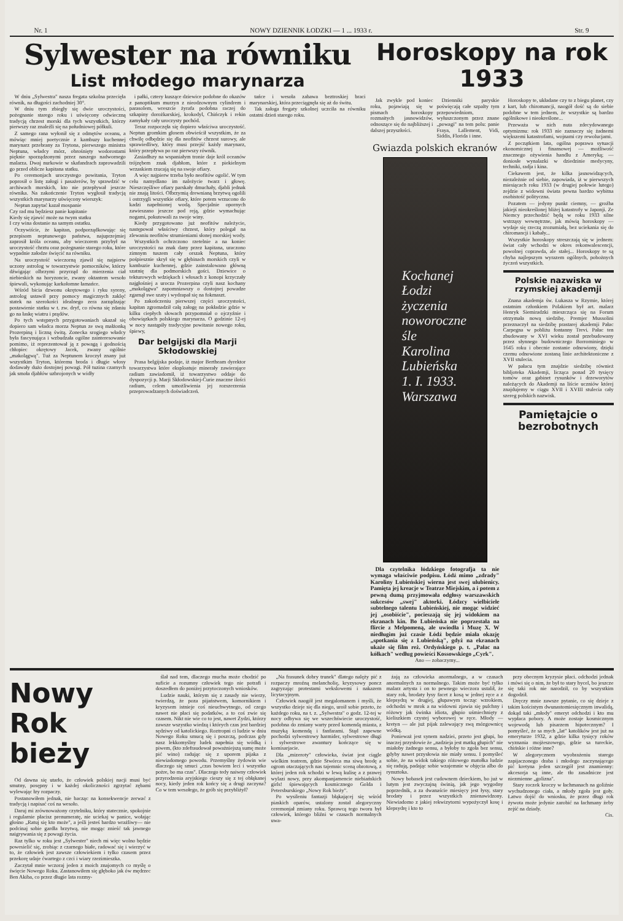Nr. 1 NOWY DZIENNIK ŁODZKI — 1 ... 1933 r. Str. 9
Sylwester na równiku
List młodego marynarza
W dniu „Sylwestra" nasza fregata szkolna przecięła równik, na długości zachodniej 30°.
W dniu tym zbiegły się dwie uroczystości, pożegnanie starego roku i uświęcony odwieczną tradycją chrzest morski dla tych wszystkich, którzy pierwszy raz znaleźli się na południowej półkuli.
Z samego rana wyłonił się z odmętów oceanu, a mówiąc mniej poetycznie z kambuzy kuchennej marynarz przebrany za Trytona, pierwszego ministra Neptuna, władcy mórz, obrośnięty wodorostami pięknie sporządzonymi przez naszego nadwornego malarza. Dwaj nurkowie w skafandrach zaprowadzili go przed oblicze kapitana statku.
Po ceremonjach uroczystego powitania, Tryton poprosił o listę załogi i pasażerów, by sprawdzić w archiwach morskich, kto nie przepływał jeszcze równika. Na zakończenie Tryton wygłosił tradycją wszystkich marynarzy uświęcony wierszyk:
Neptun zapytać kazał mospanie
Czy rad mu będziesz panie kapitanie
Kiedy się zjawić może na twym statku
I czy wina dostanie na samym ostatku.
Oczywiście, że kapitan, podporządkowując się przepisom neptunowego państwa, najuprzejmiej zaprosił króla oceanu, aby wieczorem przybył na uroczystość chrztu oraz pożegnanie starego roku, które wypadnie załodze święcić na równiku.
Na uroczystość wieczorną zjawił się najpierw uczony astrolog w towarzystwie pomocników, którzy dźwigając olbrzymi przyrząd do mierzenia ciał niebieskich na horyzoncie, zwany oktantem wesoło śpiewali, wykonując karkołomne łamańce.
Wśród bicia dzwonu okrętowego i ryku syreny, astrolog ustawił przy pomocy magicznych zaklęć statek na szerokości idealnego zera zarządzając postawienie statku w t. zw. dryf, co równa się zdaniu go na łaskę wiatru i prądów.
Po tych wstępnych przygotowaniach ukazał się dopiero sam władca morza Neptun ze swą małżonką Prozerpiną i liczną świtą. Zonecka srogiego władcy była fascynująca i wzbudzała ogólne zainteresowanie pomimo, iż reprezentował ją z powagą i godnością chłopiec okrętowy Jacek, zwany ogólnie „makolągwą". Tuż za Neptunem kroczył znany już wszystkim Tryton, któremu broda i długie włosy dodawały dużo dostojnej powagi. Pół tuzina czarnych jak smoła djabłów uzbrojonych w widły
i pałki, cztery kuszące dziewice podobne do okazów z panoptikum murzyn z nieodzownym cylindrem i parasolem, wreszcie żyrafa podobna raczej do szkapiny dorożkarskiej, krokodyl, Chińczyk i rekin zamykały cały uroczysty pochód.
Teraz rozpoczęła się dopiero właściwa uroczystość. Neptun gromkim głosem obwieścił wszystkim, że za chwilę odbędzie się dla neofitów chrzest surowy, ale sprawiedliwy, który musi przejść każdy marynarz, który przepływa po raz pierwszy równik.
Zasiadłszy na wspaniałym tronie daje król oceanów trójzębem znak djabłom, które z piekielnym wrzaskiem rzucają się na swoje ofiary.
A więc najpierw trzeba było neofitów ogolić. W tym celu namydlano im należycie twarz i głowę. Nieszczęśliwe ofiary parskały dmuchały, djabli jednak nie znają litości. Olbrzymią drewnianą brzytwą ogolili i ostrzygli wszystkie ofiary, które potem wrzucono do kadzi napełnionej wodą. Specjalnie opornych zawieszano jeszcze pod reją, gdzie wymachując nogami, pokutowali za swoje winy.
Kiedy przygotowano już neofitów należycie, następował właściwy chrzest, który polegał na zlewaniu neofitów strumieniami słonej morskiej wody.
Wszystkich ochrzczono rzetelnie a na koniec uroczystości na znak dany przez kapitana, uraczono zimnym tuszem cały orszak Neptuna, który pośpiesznie skrył się w głębinach morskich czyli w kambuzie kuchennej, gdzie zainstalowano główną szatnię dla podmorskich gości. Dziewice o tekturowych wdziękach i włosach z konopi krzyczały najgłośniej a urocza Prozerpina czyli nasz kochany „makolągwa" zapomniawszy o dostojnej powadze zgarnął swe szaty i wydrapał się na fokmaszt.
Po zakończeniu pierwszej części uroczystości, kapitan zgromadził całą załogę na pokładzie gdzie w kilku ciepłych słowach przypomniał o ojczyźnie i obowiązkach polskiego marynarza. O godzinie 12-ej w nocy nastąpiły tradycyjne powitanie nowego roku, śpiewy,
Dar belgijski dla Marji Skłodowskiej
Prasa belgijska podaje, iż major Bertheam dyrektor towarzystwa które eksploatuje minerały zawierające radium zawiadomił, iż towarzystwo oddaje do dyspozycji p. Marji Skłodowskiej-Curie znaczne ilości radium, celem umożliwienia jej rozszerzenia przeprowadzanych doświadczeń.
tańce i wesoła zabawa beztroskiej braci marynarskiej, która przeciągnęła się aż do świtu.
Tak załoga fregaty szkolnej uczciła na równiku ostatni dzień starego roku.
Horoskopy na rok 1933
Jak zwykle pod koniec roku, pojawiają się w pismach horoskopy rozmaitych jasnowidzów, odnoszące się do najbliższej i dalszej przyszłości.
Dzienniki paryskie poświęcają całe szpalty tym przepowiedniom, wyłuszczonym przez znane „powagi" na tem polu: panie Fraya, Lallement, Vidi, Siddis, Florida i inne.
Gwiazda polskich ekranów
Kochanej Łodzi życzenia noworoczne śle Karolina Lubieńska
1. I. 1933. Warszawa
Dla czytelnika łódzkiego fotografja ta nie wymaga właściwie podpisu. Łódź mimo „zdrady" Karoliny Lubieńskiej wierna jest swej ulubienicy. Pamięta jej kreacje w Teatrze Miejskim, a i potem z pewną dumą przyjmowała odgłosy warszawskich sukcesów „swej" aktorki. Łódzcy wielbiciele subtelnego talentu Lubieńskiej, nie mogąc widzieć jej „osobiście", pocieszają się jej widokiem na ekranach kin. Bo Lubieńska nie poprzestała na flircie z Melpomeną, ale uwiodła i Muzę X. W niedługim już czasie Łódź będzie miała okazję „spotkania się z Lubieńską", gdyż na ekranach ukaże się film reż. Ordyńskiego p. t. „Pałac na kółkach" według powieści Kossowskiego „Cyrk".
Ano — zobaczymy...
Horoskopy te, układane czy to z biegu planet, czy z kart, lub chiromancji, naogół dość są do siebie podobne w tem jednem, że wszystkie są bardzo ogólnikowe i nieokreślone...
Przeważa w nich nuta zdecydowanego optymizmu: rok 1933 nie zaznaczy się żadnemi większemi katastrofami, wojnami czy rewolucjami.
Z początkiem lata, ogólna poprawa sytuacji ekonomicznej i finansowej — możliwość znacznego ożywienia handlu z Ameryką; — doniosłe wynalazki w dziedzinie medycyny, techniki, radja i kina.
Ciekawem jest, że kilka jasnowidzących, niezależnie od siebie, zapowiada, iż w pierwszych miesiącach roku 1933 (w drugiej połowie lutego) zejdzie z widowni świata pewna bardzo wybitna osobistość polityczna.
Pozatem — jedyny punkt ciemny, — groźba jakiejś nieokreślonej bliżej katastrofy w Japonji. Ze Niemcy przechodzić będą w roku 1933 silne wstrząsy wewnętrzne, jak mówią horoskopy — wydaje się rzeczą zrozumiałą, bez uciekania się do chiromancji i kabały...
Wszystkie horoskopy streszczają się w jednem: świat cały wchodzi w okres rekonwalescencji, powolnej coprawda, ale stałej... Horoskopy te są chyba najlepszym wyrazem ogólnych, pobożnych życzeń wszystkich.
Polskie nazwiska w rzymskiej akademji
Znana akademja św. Łukasza w Rzymie, której ostatnim członkiem Polakiem był art. malarz Henryk Siemiradzki mieszcząca się na Forum otrzymała nową siedzibę. Premjer Mussolini przeznaczył na siedzibę prastarej akademji Pałac Carpegna w pobliżu fontanny Trevi. Pałac ten zbudowany w XVI wieku został przebudowany przez słynnego budowniczego Borrominiego w 1645 roku i obecnie zostanie odnowiony, dzięki czemu odnowione zostaną linie architektoniczne z XVII stulecia.
W pałacu tym znajdzie siedzibę również bibljoteka Akademji, licząca ponad 20 tysięcy tomów oraz gabinet rysunków i drzeworytów należących do Akademji na liście uczniów której znajdujemy w ciągu XVII i XVIII stulecia cały szereg polskich nazwisk.
Pamiętajcie o bezrobotnych
Nowy Rok bieży
Od dawna się utarło, że człowiek polskiej nacji musi być smutny, posępny i w każdej okoliczności zgrzytać zębami wylewając łzy rozpaczy.
Postanowiłem jednak, nie bacząc na konsekwencje zerwać z tradycją i napisać coś na wesoło.
Daruj mi zrównoważony czytelniku, który statecznie, spokojnie i regularnie płacisz prenumeratę, nie uciekaj w panice, wołając głośno „Ratuj się kto może", a jeśli jesteś bardzo wrażliwy— nie podcinaj sobie gardła brzytwą, nie mogąc znieść tak jawnego naigrywania się z powagi życia.
Raz tylko w roku jest „Sylwester" niech mi więc wolno będzie powesielić się, zrobiąc z czarnego białe, radować się i wierzyć w to, że człowiek jest zawsze człowiekiem i tylko czasem przez przekorę udaje ćwartego z czci i wiary rzezimieszka.
Zaczytał mnie wczoraj jeden z moich znajomych co myślę o święcie Nowego Roku. Zastanowiłem się głęboko jak ów mędrzec Ben Akiba, co przez długie lata rozmy-
ślał nad tem, dlaczego mucha może chodzić po suficie a rozumny człowiek tego nie potrafi i doszedłem do poniżej przytoczonych wniosków.
Ludzie nauki, którym się z zasady nie wierzy, twierdzą, że poza pijaństwem, komornikiem i kryzysem istnieje coś nieuchwytnego, od czego nawet nie płaci się podatków, a to coś zwie się czasem. Nikt nie wie co to jest, nawet Żydzi, którzy zawsze wszystko wiedzą i których czas jest bardziej sędziwy od katolickiego. Roztropni ci ludzie w dniu Nowego Roku smucą się i poszczą, podczas gdy nasz lekkomyślny ludek napełnia się wódką i piwem, (kto zdefraudował poważniejszą sumę może pić wino) radując się z uporem pijaka z niewiadomego powodu. Przemyślny żydowin wie dlaczego się smuci „czas bowiem leci i wszystko pożre, bo ma czas". Dlaczego tedy naiwny człowiek przyrodzenia aryjskiego cieszy się z tej obłąkanej nocy, kiedy jeden rok końcy się a drugi zaczyna? Co w tem wesołego, że grób się przybliżył?
„Na frasunek dobry trunek" dlatego nalęży pić z rozpaczy mroźną melancholię, kryzysowy poncz zagryzając protestami wekslowemi i nakazem licytacyjnym.
Człowiek naogół jest megalomanem i myśli, że wszystko dzieje się dla niego, uroił sobie przeto, że każdego roku, na t. z. „Sylwestra" o godz. 12-tej w nocy odbywa się we wszechświecie uroczystość, podobna do zmiany warty przed komendą miasta, z muzyką komendą i fanfarami. Stąd zapewne pochodzi sylwestrowy harmider, sylwestrowe długi i sylwestrowe awantury kończące się w komisarjacie.
Dla „mizeroty" człowieka, świat jest ciągle wielkim teatrem, gdzie Stwórca ma siwą brodę a ogrom otaczających nas tajemnic sceną obrotową, z której jeden rok schodzi w lewą kulisę a z prawej wylazi nowy, przy akompanjamencie niebiańskich girls! śpiewających kosmicznego Golda i Petersburskiego „Nowy Rok bieży".
Po wysileniu fantazji błąkającej się wśród piaskich oparów, ustalony został alegoryczny ceremonjał zmiany roku. Sprawcą tego tworu był człowiek, którego bliźni w czasach normalnych uwa-
żają za człowieka anormalnego, a w czasach anormalnych za normalnego. Takim może być tylko malarz artysta i on to pewnego wieczora ustalił, że stary rok, brodaty łysy facet z kosą w jednej ręce a z klepsydrą w drugiej, głupawym tocząc wzrokiem, odchodzi w mrok a na widowni zjawia się pulchny i różowy jak świnka idiota, głupio uśmiechnięty z kieliszkiem czystej wyborowej w ręce. Młody — kretyn — ale już pijak zalewający swą mózgownicę wódką.
Ponieważ jest synem nadziei, przeto jest głupi, bo inaczej przysłowie że „nadzieja jest matką głupich" nie miałoby żadnego sensu, a byłoby to zgoła bez sensu, gdyby nawet przysłowia nie miały sensu. I pomyśleć sobie, że na widok takiego różowego matołka ludzie się radują, padając sobie wzajemnie w objęcia albo do rynsztoka.
Nowy bobasek jest cudownem dzieckiem, bo już w lutym jest zwyczajną świnią, jak jego wygodny poprzednik, a za dwanaście miesięcy jest łysy, stary brodaty i przez wszystkich znienawidzony. Niewiadomo z jakiej rekwizytorni wypożyczył kosę i klepsydrę i kto to
przy obecnym kryzysie płaci. odchodzi jednak i mówi się o nim, że był to stary hycel, bo jeszcze się taki rok nie narodził, co by wszystkim dogodził.
Dręczy mnie zawsze pytanie, co się dzieje z takim kościstym dwunastomiesięcznym inwalidą, dokąd taki „młody" emeryt odchodzi i kto mu wypłaca pobory. A może zostaje kosmicznym wojewodą lub pisarzem hipotecznym? I pomyśleć, że sa mych „lat" katolików jest już na emeryturze 1932, a gdzie kilka tysięcy roków wyznania mojżeszowego, gdzie sa tureckie, chińskie i różne inne?
W alegorycznem wyobrażeniu starego zapijaczonego draba i młodego zaczynającego pić kretyna jeden szczegół jest znamienny: akcesorja są inne, ale tło zasadnicze jest niezmienne „golizna".
Stary roczek kroczy w łachmanach na goliźnie wychudzonego ciała, a młody zgoła jest goły. Łatwo dojść do wniosku, że przez długi rok żywota może jedynie zarobić na łachmany żeby zejść na dziady.
Cis.